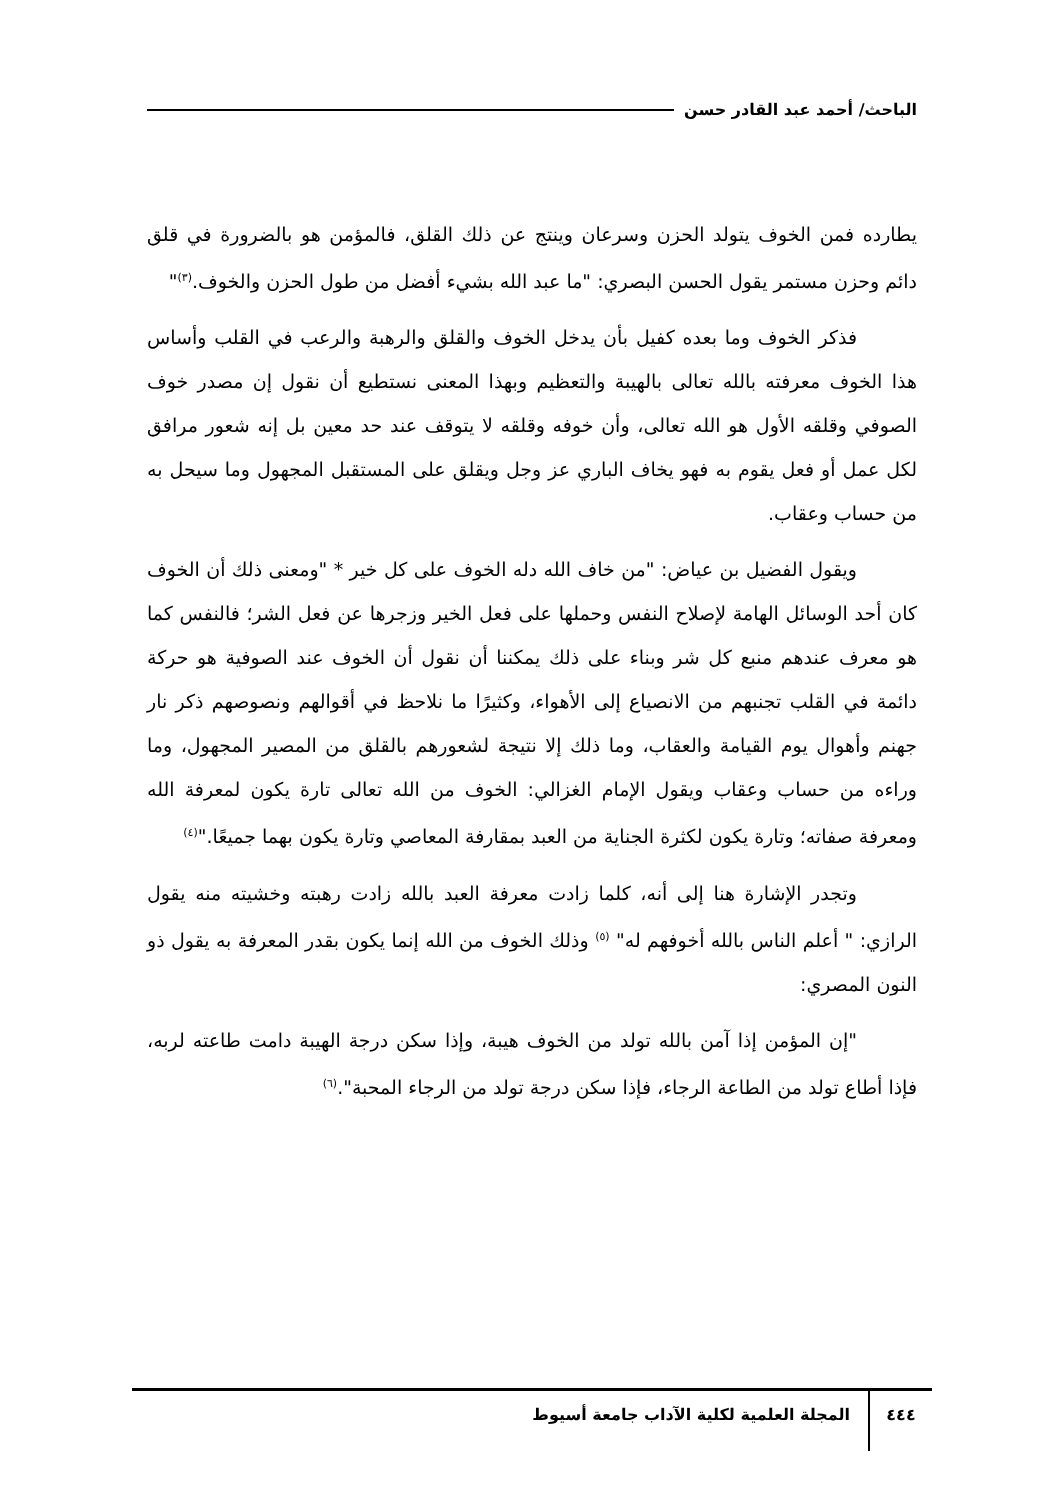الباحث/ أحمد عبد القادر حسن
يطارده فمن الخوف يتولد الحزن وسرعان وينتج عن ذلك القلق، فالمؤمن هو بالضرورة في قلق دائم وحزن مستمر يقول الحسن البصري: "ما عبد الله بشيء أفضل من طول الحزن والخوف.<sup>(٣)</sup>"
فذكر الخوف وما بعده كفيل بأن يدخل الخوف والقلق والرهبة والرعب في القلب وأساس هذا الخوف معرفته بالله تعالى بالهيبة والتعظيم وبهذا المعنى نستطيع أن نقول إن مصدر خوف الصوفي وقلقه الأول هو الله تعالى، وأن خوفه وقلقه لا يتوقف عند حد معين بل إنه شعور مرافق لكل عمل أو فعل يقوم به فهو يخاف الباري عز وجل ويقلق على المستقبل المجهول وما سيحل به من حساب وعقاب.
ويقول الفضيل بن عياض: "من خاف الله دله الخوف على كل خير * "ومعنى ذلك أن الخوف كان أحد الوسائل الهامة لإصلاح النفس وحملها على فعل الخير وزجرها عن فعل الشر؛ فالنفس كما هو معرف عندهم منبع كل شر وبناء على ذلك يمكننا أن نقول أن الخوف عند الصوفية هو حركة دائمة في القلب تجنبهم من الانصياع إلى الأهواء، وكثيرًا ما نلاحظ في أقوالهم ونصوصهم ذكر نار جهنم وأهوال يوم القيامة والعقاب، وما ذلك إلا نتيجة لشعورهم بالقلق من المصير المجهول، وما وراءه من حساب وعقاب ويقول الإمام الغزالي: الخوف من الله تعالى تارة يكون لمعرفة الله ومعرفة صفاته؛ وتارة يكون لكثرة الجناية من العبد بمقارفة المعاصي وتارة يكون بهما جميعًا."<sup>(٤)</sup>
وتجدر الإشارة هنا إلى أنه، كلما زادت معرفة العبد بالله زادت رهبته وخشيته منه يقول الرازي: " أعلم الناس بالله أخوفهم له" <sup>(٥)</sup> وذلك الخوف من الله إنما يكون بقدر المعرفة به يقول ذو النون المصري:
"إن المؤمن إذا آمن بالله تولد من الخوف هيبة، وإذا سكن درجة الهيبة دامت طاعته لربه، فإذا أطاع تولد من الطاعة الرجاء، فإذا سكن درجة تولد من الرجاء المحبة".<sup>(٦)</sup>
٤٤٤
المجلة العلمية لكلية الآداب جامعة أسيوط